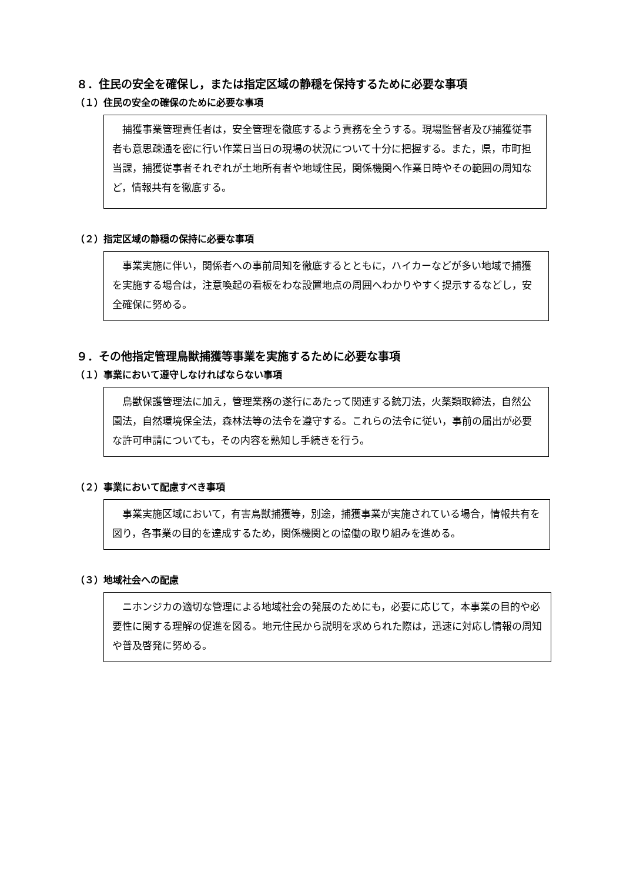８．住民の安全を確保し，または指定区域の静穏を保持するために必要な事項
（１）住民の安全の確保のために必要な事項
　捕獲事業管理責任者は，安全管理を徹底するよう責務を全うする。現場監督者及び捕獲従事者も意思疎通を密に行い作業日当日の現場の状況について十分に把握する。また，県，市町担当課，捕獲従事者それぞれが土地所有者や地域住民，関係機関へ作業日時やその範囲の周知など，情報共有を徹底する。
（２）指定区域の静穏の保持に必要な事項
　事業実施に伴い，関係者への事前周知を徹底するとともに，ハイカーなどが多い地域で捕獲を実施する場合は，注意喚起の看板をわな設置地点の周囲へわかりやすく提示するなどし，安全確保に努める。
９．その他指定管理鳥獣捕獲等事業を実施するために必要な事項
（１）事業において遵守しなければならない事項
　鳥獣保護管理法に加え，管理業務の遂行にあたって関連する銃刀法，火薬類取締法，自然公園法，自然環境保全法，森林法等の法令を遵守する。これらの法令に従い，事前の届出が必要な許可申請についても，その内容を熟知し手続きを行う。
（２）事業において配慮すべき事項
　事業実施区域において，有害鳥獣捕獲等，別途，捕獲事業が実施されている場合，情報共有を図り，各事業の目的を達成するため，関係機関との協働の取り組みを進める。
（３）地域社会への配慮
　ニホンジカの適切な管理による地域社会の発展のためにも，必要に応じて，本事業の目的や必要性に関する理解の促進を図る。地元住民から説明を求められた際は，迅速に対応し情報の周知や普及啓発に努める。